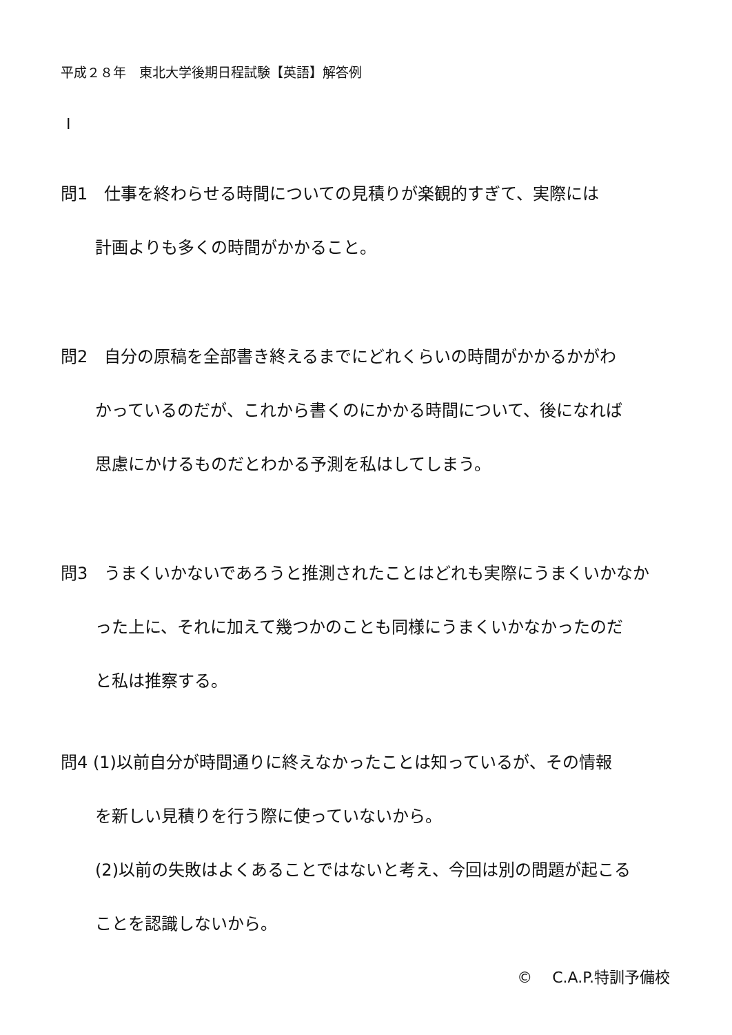平成２８年　東北大学後期日程試験【英語】解答例
Ⅰ
問1　仕事を終わらせる時間についての見積りが楽観的すぎて、実際には
計画よりも多くの時間がかかること。
問2　自分の原稿を全部書き終えるまでにどれくらいの時間がかかるかがわ
かっているのだが、これから書くのにかかる時間について、後になれば
思慮にかけるものだとわかる予測を私はしてしまう。
問3　うまくいかないであろうと推測されたことはどれも実際にうまくいかなか
った上に、それに加えて幾つかのことも同様にうまくいかなかったのだ
と私は推察する。
問4 (1)以前自分が時間通りに終えなかったことは知っているが、その情報
を新しい見積りを行う際に使っていないから。
(2)以前の失敗はよくあることではないと考え、今回は別の問題が起こる
ことを認識しないから。
©　 C.A.P.特訓予備校